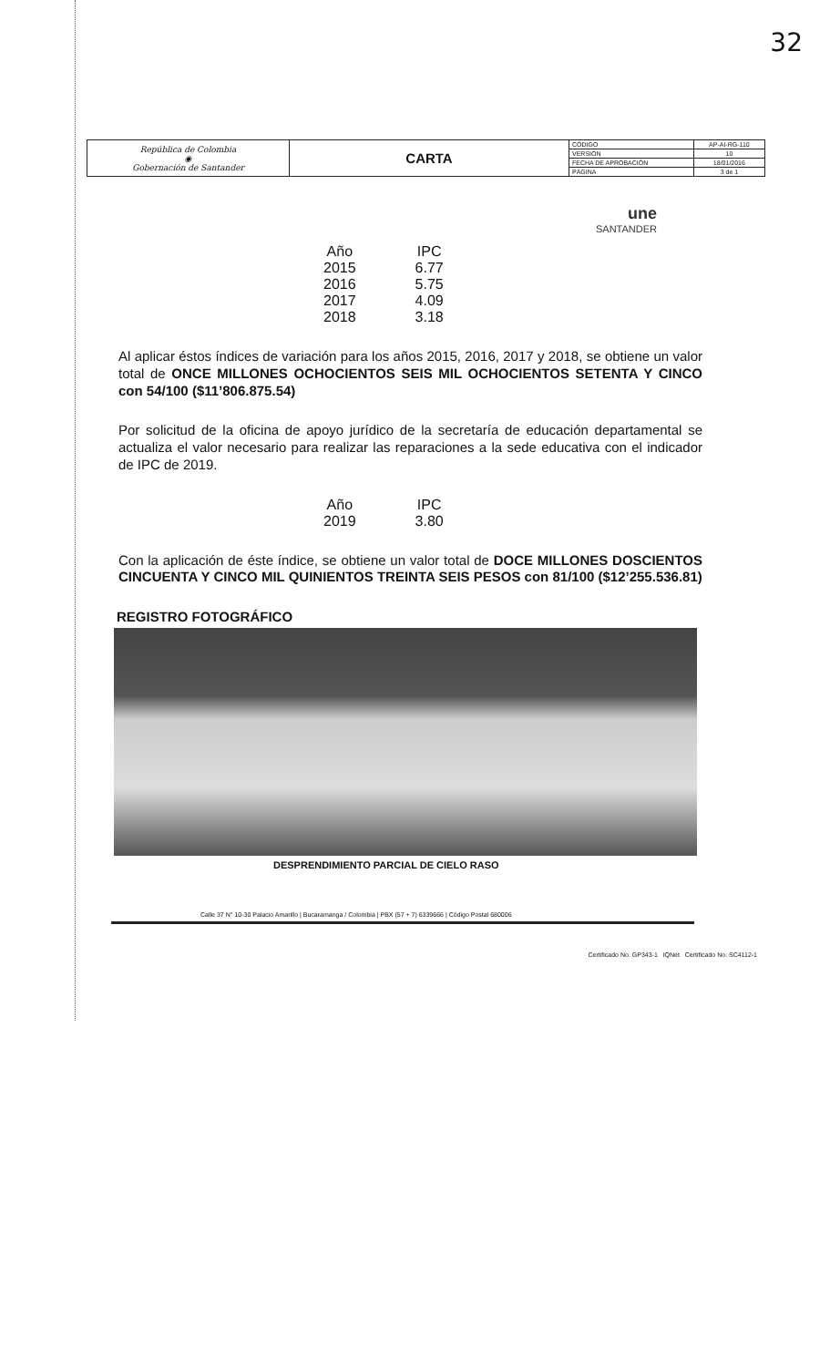32
| República de Colombia ◉ Gobernación de Santander | CARTA | CÓDIGO | AP-AI-RG-110 |
| | | VERSIÓN | 10 |
| | | FECHA DE APROBACIÓN | 18/01/2016 |
| | | PÁGINA | 3 de 1 |
une
SANTANDER
| Año | IPC |
| --- | --- |
| 2015 | 6.77 |
| 2016 | 5.75 |
| 2017 | 4.09 |
| 2018 | 3.18 |
Al aplicar éstos índices de variación para los años 2015, 2016, 2017 y 2018, se obtiene un valor total de ONCE MILLONES OCHOCIENTOS SEIS MIL OCHOCIENTOS SETENTA Y CINCO con 54/100 ($11’806.875.54)
Por solicitud de la oficina de apoyo jurídico de la secretaría de educación departamental se actualiza el valor necesario para realizar las reparaciones a la sede educativa con el indicador de IPC de 2019.
| Año | IPC |
| --- | --- |
| 2019 | 3.80 |
Con la aplicación de éste índice, se obtiene un valor total de DOCE MILLONES DOSCIENTOS CINCUENTA Y CINCO MIL QUINIENTOS TREINTA SEIS PESOS con 81/100 ($12’255.536.81)
REGISTRO FOTOGRÁFICO
DESPRENDIMIENTO PARCIAL DE CIELO RASO
Calle 37 N° 10-30 Palacio Amarillo | Bucaramanga / Colombia | PBX (57 + 7) 6339666 | Código Postal 680006
Certificado No. GP343-1 IQNet Certificado No. SC4112-1